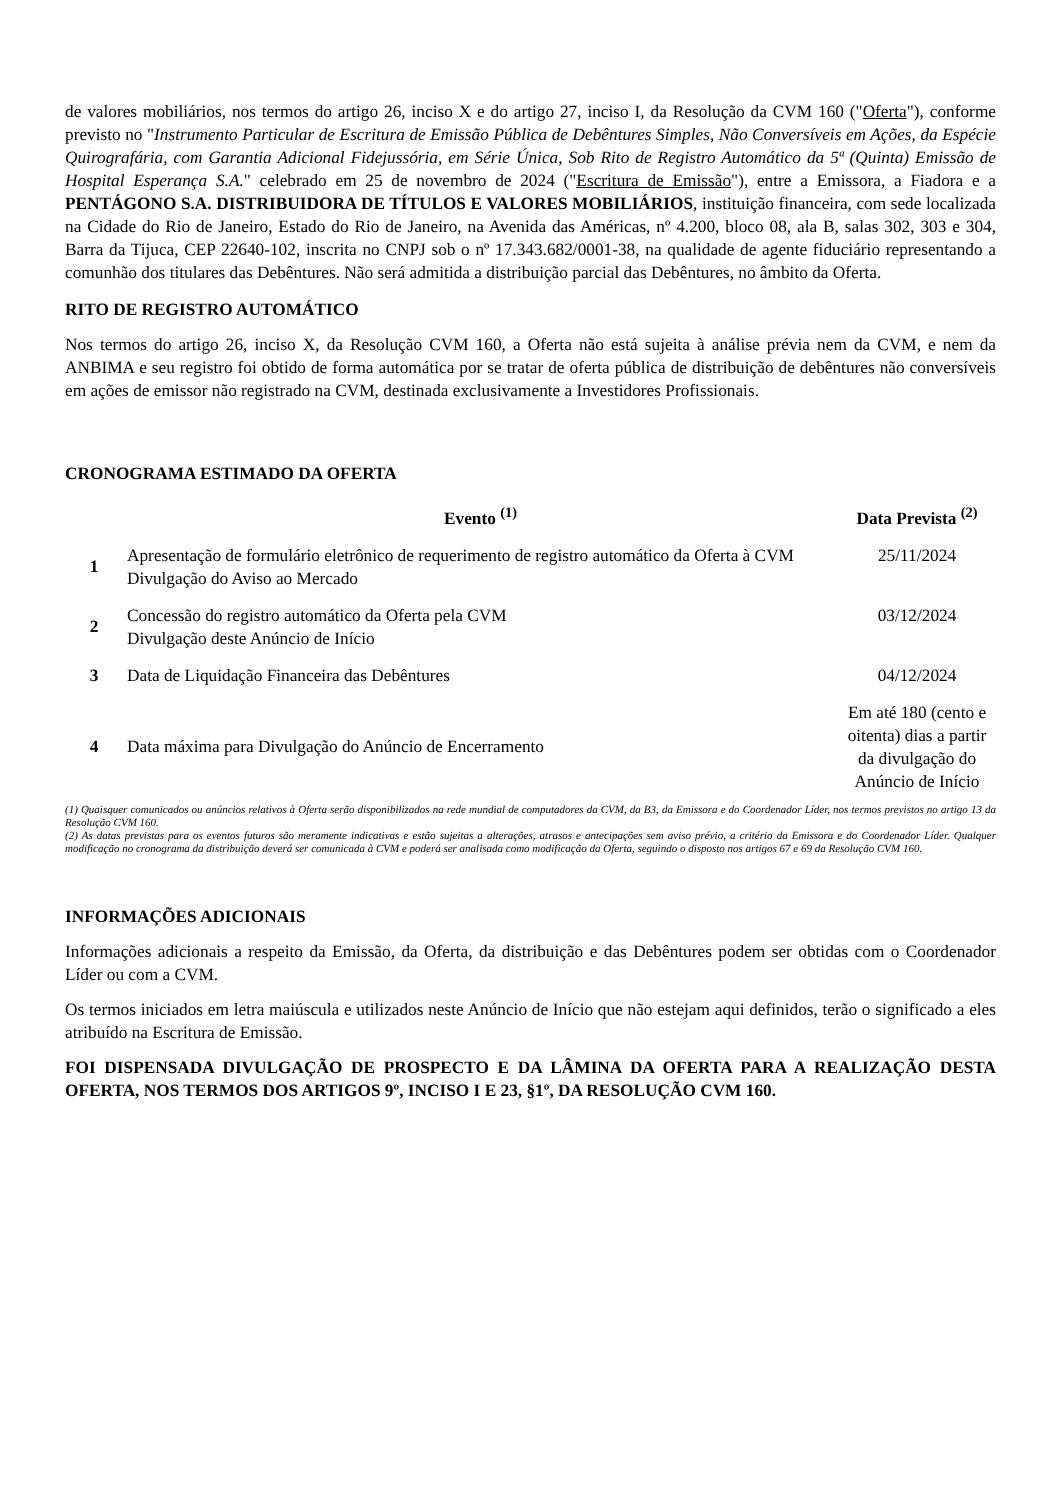de valores mobiliários, nos termos do artigo 26, inciso X e do artigo 27, inciso I, da Resolução da CVM 160 ("Oferta"), conforme previsto no "Instrumento Particular de Escritura de Emissão Pública de Debêntures Simples, Não Conversíveis em Ações, da Espécie Quirografária, com Garantia Adicional Fidejussória, em Série Única, Sob Rito de Registro Automático da 5ª (Quinta) Emissão de Hospital Esperança S.A." celebrado em 25 de novembro de 2024 ("Escritura de Emissão"), entre a Emissora, a Fiadora e a PENTÁGONO S.A. DISTRIBUIDORA DE TÍTULOS E VALORES MOBILIÁRIOS, instituição financeira, com sede localizada na Cidade do Rio de Janeiro, Estado do Rio de Janeiro, na Avenida das Américas, nº 4.200, bloco 08, ala B, salas 302, 303 e 304, Barra da Tijuca, CEP 22640-102, inscrita no CNPJ sob o nº 17.343.682/0001-38, na qualidade de agente fiduciário representando a comunhão dos titulares das Debêntures. Não será admitida a distribuição parcial das Debêntures, no âmbito da Oferta.
RITO DE REGISTRO AUTOMÁTICO
Nos termos do artigo 26, inciso X, da Resolução CVM 160, a Oferta não está sujeita à análise prévia nem da CVM, e nem da ANBIMA e seu registro foi obtido de forma automática por se tratar de oferta pública de distribuição de debêntures não conversíveis em ações de emissor não registrado na CVM, destinada exclusivamente a Investidores Profissionais.
CRONOGRAMA ESTIMADO DA OFERTA
| | Evento <sup>(1)</sup> | Data Prevista <sup>(2)</sup> |
| --- | --- | --- |
| 1 | Apresentação de formulário eletrônico de requerimento de registro automático da Oferta à CVM Divulgação do Aviso ao Mercado | 25/11/2024 |
| 2 | Concessão do registro automático da Oferta pela CVM Divulgação deste Anúncio de Início | 03/12/2024 |
| 3 | Data de Liquidação Financeira das Debêntures | 04/12/2024 |
| 4 | Data máxima para Divulgação do Anúncio de Encerramento | Em até 180 (cento e oitenta) dias a partir da divulgação do Anúncio de Início |
(1) Quaisquer comunicados ou anúncios relativos à Oferta serão disponibilizados na rede mundial de computadores da CVM, da B3, da Emissora e do Coordenador Líder, nos termos previstos no artigo 13 da Resolução CVM 160.
(2) As datas previstas para os eventos futuros são meramente indicativas e estão sujeitas a alterações, atrasos e antecipações sem aviso prévio, a critério da Emissora e do Coordenador Líder. Qualquer modificação no cronograma da distribuição deverá ser comunicada à CVM e poderá ser analisada como modificação da Oferta, seguindo o disposto nos artigos 67 e 69 da Resolução CVM 160.
INFORMAÇÕES ADICIONAIS
Informações adicionais a respeito da Emissão, da Oferta, da distribuição e das Debêntures podem ser obtidas com o Coordenador Líder ou com a CVM.
Os termos iniciados em letra maiúscula e utilizados neste Anúncio de Início que não estejam aqui definidos, terão o significado a eles atribuído na Escritura de Emissão.
FOI DISPENSADA DIVULGAÇÃO DE PROSPECTO E DA LÂMINA DA OFERTA PARA A REALIZAÇÃO DESTA OFERTA, NOS TERMOS DOS ARTIGOS 9º, INCISO I E 23, §1º, DA RESOLUÇÃO CVM 160.